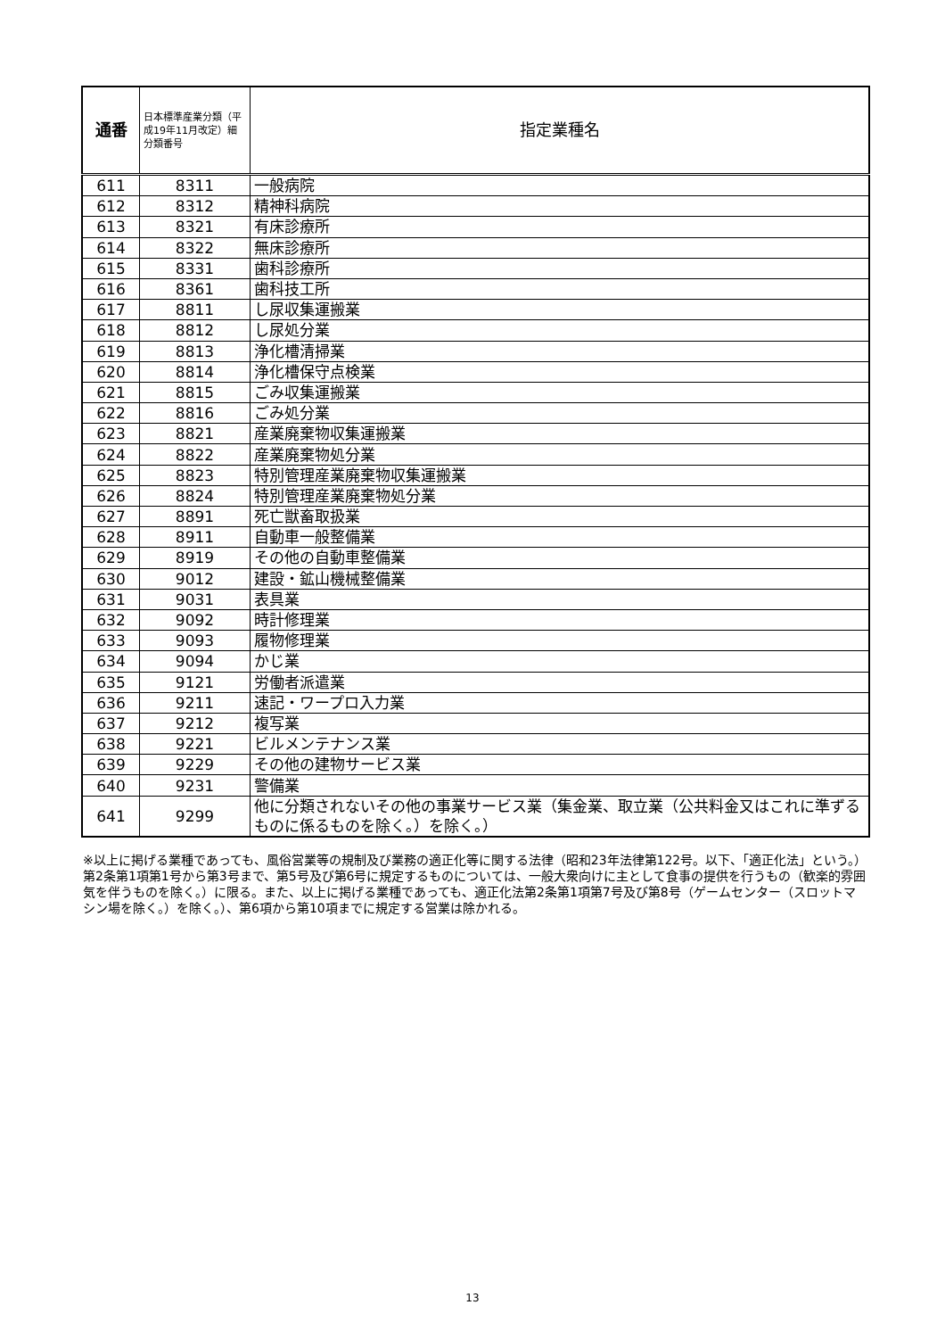| 通番 | 日本標準産業分類（平成19年11月改定）細分類番号 | 指定業種名 |
| --- | --- | --- |
| 611 | 8311 | 一般病院 |
| 612 | 8312 | 精神科病院 |
| 613 | 8321 | 有床診療所 |
| 614 | 8322 | 無床診療所 |
| 615 | 8331 | 歯科診療所 |
| 616 | 8361 | 歯科技工所 |
| 617 | 8811 | し尿収集運搬業 |
| 618 | 8812 | し尿処分業 |
| 619 | 8813 | 浄化槽清掃業 |
| 620 | 8814 | 浄化槽保守点検業 |
| 621 | 8815 | ごみ収集運搬業 |
| 622 | 8816 | ごみ処分業 |
| 623 | 8821 | 産業廃棄物収集運搬業 |
| 624 | 8822 | 産業廃棄物処分業 |
| 625 | 8823 | 特別管理産業廃棄物収集運搬業 |
| 626 | 8824 | 特別管理産業廃棄物処分業 |
| 627 | 8891 | 死亡獣畜取扱業 |
| 628 | 8911 | 自動車一般整備業 |
| 629 | 8919 | その他の自動車整備業 |
| 630 | 9012 | 建設・鉱山機械整備業 |
| 631 | 9031 | 表具業 |
| 632 | 9092 | 時計修理業 |
| 633 | 9093 | 履物修理業 |
| 634 | 9094 | かじ業 |
| 635 | 9121 | 労働者派遣業 |
| 636 | 9211 | 速記・ワープロ入力業 |
| 637 | 9212 | 複写業 |
| 638 | 9221 | ビルメンテナンス業 |
| 639 | 9229 | その他の建物サービス業 |
| 640 | 9231 | 警備業 |
| 641 | 9299 | 他に分類されないその他の事業サービス業（集金業、取立業（公共料金又はこれに準ずるものに係るものを除く。）を除く。） |
※以上に掲げる業種であっても、風俗営業等の規制及び業務の適正化等に関する法律（昭和23年法律第122号。以下、「適正化法」という。）第2条第1項第1号から第3号まで、第5号及び第6号に規定するものについては、一般大衆向けに主として食事の提供を行うもの（歓楽的雰囲気を伴うものを除く。）に限る。また、以上に掲げる業種であっても、適正化法第2条第1項第7号及び第8号（ゲームセンター（スロットマシン場を除く。）を除く。）、第6項から第10項までに規定する営業は除かれる。
13